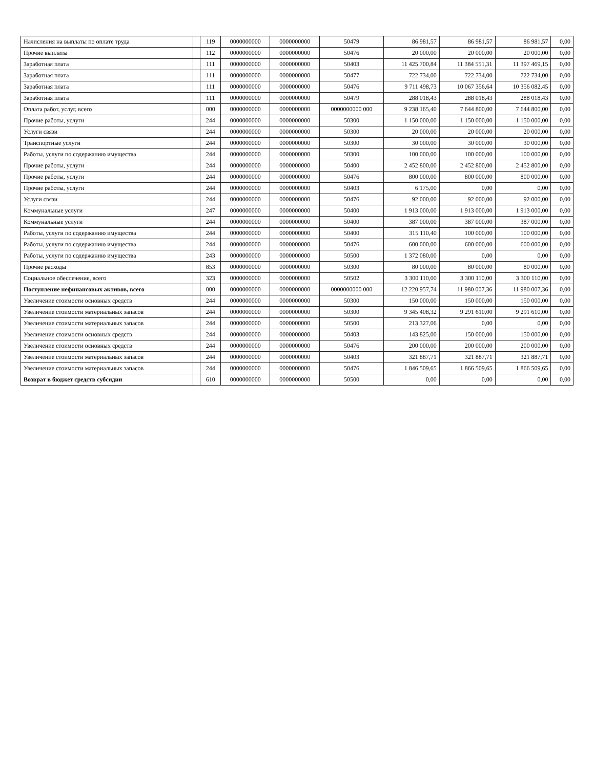| Начисления на выплаты по оплате труда | | 119 | 0000000000 | 0000000000 | 50479 | 86 981,57 | 86 981,57 | 86 981,57 | 0,00 |
| Прочие выплаты | | 112 | 0000000000 | 0000000000 | 50476 | 20 000,00 | 20 000,00 | 20 000,00 | 0,00 |
| Заработная плата | | 111 | 0000000000 | 0000000000 | 50403 | 11 425 700,84 | 11 384 551,31 | 11 397 469,15 | 0,00 |
| Заработная плата | | 111 | 0000000000 | 0000000000 | 50477 | 722 734,00 | 722 734,00 | 722 734,00 | 0,00 |
| Заработная плата | | 111 | 0000000000 | 0000000000 | 50476 | 9 711 498,73 | 10 067 356,64 | 10 356 082,45 | 0,00 |
| Заработная плата | | 111 | 0000000000 | 0000000000 | 50479 | 288 018,43 | 288 018,43 | 288 018,43 | 0,00 |
| Оплата работ, услуг, всего | | 000 | 0000000000 | 0000000000 | 0000000000 000 | 9 238 165,40 | 7 644 800,00 | 7 644 800,00 | 0,00 |
| Прочие работы, услуги | | 244 | 0000000000 | 0000000000 | 50300 | 1 150 000,00 | 1 150 000,00 | 1 150 000,00 | 0,00 |
| Услуги связи | | 244 | 0000000000 | 0000000000 | 50300 | 20 000,00 | 20 000,00 | 20 000,00 | 0,00 |
| Транспортные услуги | | 244 | 0000000000 | 0000000000 | 50300 | 30 000,00 | 30 000,00 | 30 000,00 | 0,00 |
| Работы, услуги по содержанию имущества | | 244 | 0000000000 | 0000000000 | 50300 | 100 000,00 | 100 000,00 | 100 000,00 | 0,00 |
| Прочие работы, услуги | | 244 | 0000000000 | 0000000000 | 50400 | 2 452 800,00 | 2 452 800,00 | 2 452 800,00 | 0,00 |
| Прочие работы, услуги | | 244 | 0000000000 | 0000000000 | 50476 | 800 000,00 | 800 000,00 | 800 000,00 | 0,00 |
| Прочие работы, услуги | | 244 | 0000000000 | 0000000000 | 50403 | 6 175,00 | 0,00 | 0,00 | 0,00 |
| Услуги связи | | 244 | 0000000000 | 0000000000 | 50476 | 92 000,00 | 92 000,00 | 92 000,00 | 0,00 |
| Коммунальные услуги | | 247 | 0000000000 | 0000000000 | 50400 | 1 913 000,00 | 1 913 000,00 | 1 913 000,00 | 0,00 |
| Коммунальные услуги | | 244 | 0000000000 | 0000000000 | 50400 | 387 000,00 | 387 000,00 | 387 000,00 | 0,00 |
| Работы, услуги по содержанию имущества | | 244 | 0000000000 | 0000000000 | 50400 | 315 110,40 | 100 000,00 | 100 000,00 | 0,00 |
| Работы, услуги по содержанию имущества | | 244 | 0000000000 | 0000000000 | 50476 | 600 000,00 | 600 000,00 | 600 000,00 | 0,00 |
| Работы, услуги по содержанию имущества | | 243 | 0000000000 | 0000000000 | 50500 | 1 372 080,00 | 0,00 | 0,00 | 0,00 |
| Прочие расходы | | 853 | 0000000000 | 0000000000 | 50300 | 80 000,00 | 80 000,00 | 80 000,00 | 0,00 |
| Социальное обеспечение, всего | | 323 | 0000000000 | 0000000000 | 50502 | 3 300 110,00 | 3 300 110,00 | 3 300 110,00 | 0,00 |
| Поступление нефинансовых активов, всего | | 000 | 0000000000 | 0000000000 | 0000000000 000 | 12 220 957,74 | 11 980 007,36 | 11 980 007,36 | 0,00 |
| Увеличение стоимости основных средств | | 244 | 0000000000 | 0000000000 | 50300 | 150 000,00 | 150 000,00 | 150 000,00 | 0,00 |
| Увеличение стоимости материальных запасов | | 244 | 0000000000 | 0000000000 | 50300 | 9 345 408,32 | 9 291 610,00 | 9 291 610,00 | 0,00 |
| Увеличение стоимости материальных запасов | | 244 | 0000000000 | 0000000000 | 50500 | 213 327,06 | 0,00 | 0,00 | 0,00 |
| Увеличение стоимости основных средств | | 244 | 0000000000 | 0000000000 | 50403 | 143 825,00 | 150 000,00 | 150 000,00 | 0,00 |
| Увеличение стоимости основных средств | | 244 | 0000000000 | 0000000000 | 50476 | 200 000,00 | 200 000,00 | 200 000,00 | 0,00 |
| Увеличение стоимости материальных запасов | | 244 | 0000000000 | 0000000000 | 50403 | 321 887,71 | 321 887,71 | 321 887,71 | 0,00 |
| Увеличение стоимости материальных запасов | | 244 | 0000000000 | 0000000000 | 50476 | 1 846 509,65 | 1 866 509,65 | 1 866 509,65 | 0,00 |
| Возврат в бюджет средств субсидии | | 610 | 0000000000 | 0000000000 | 50500 | 0,00 | 0,00 | 0,00 | 0,00 |